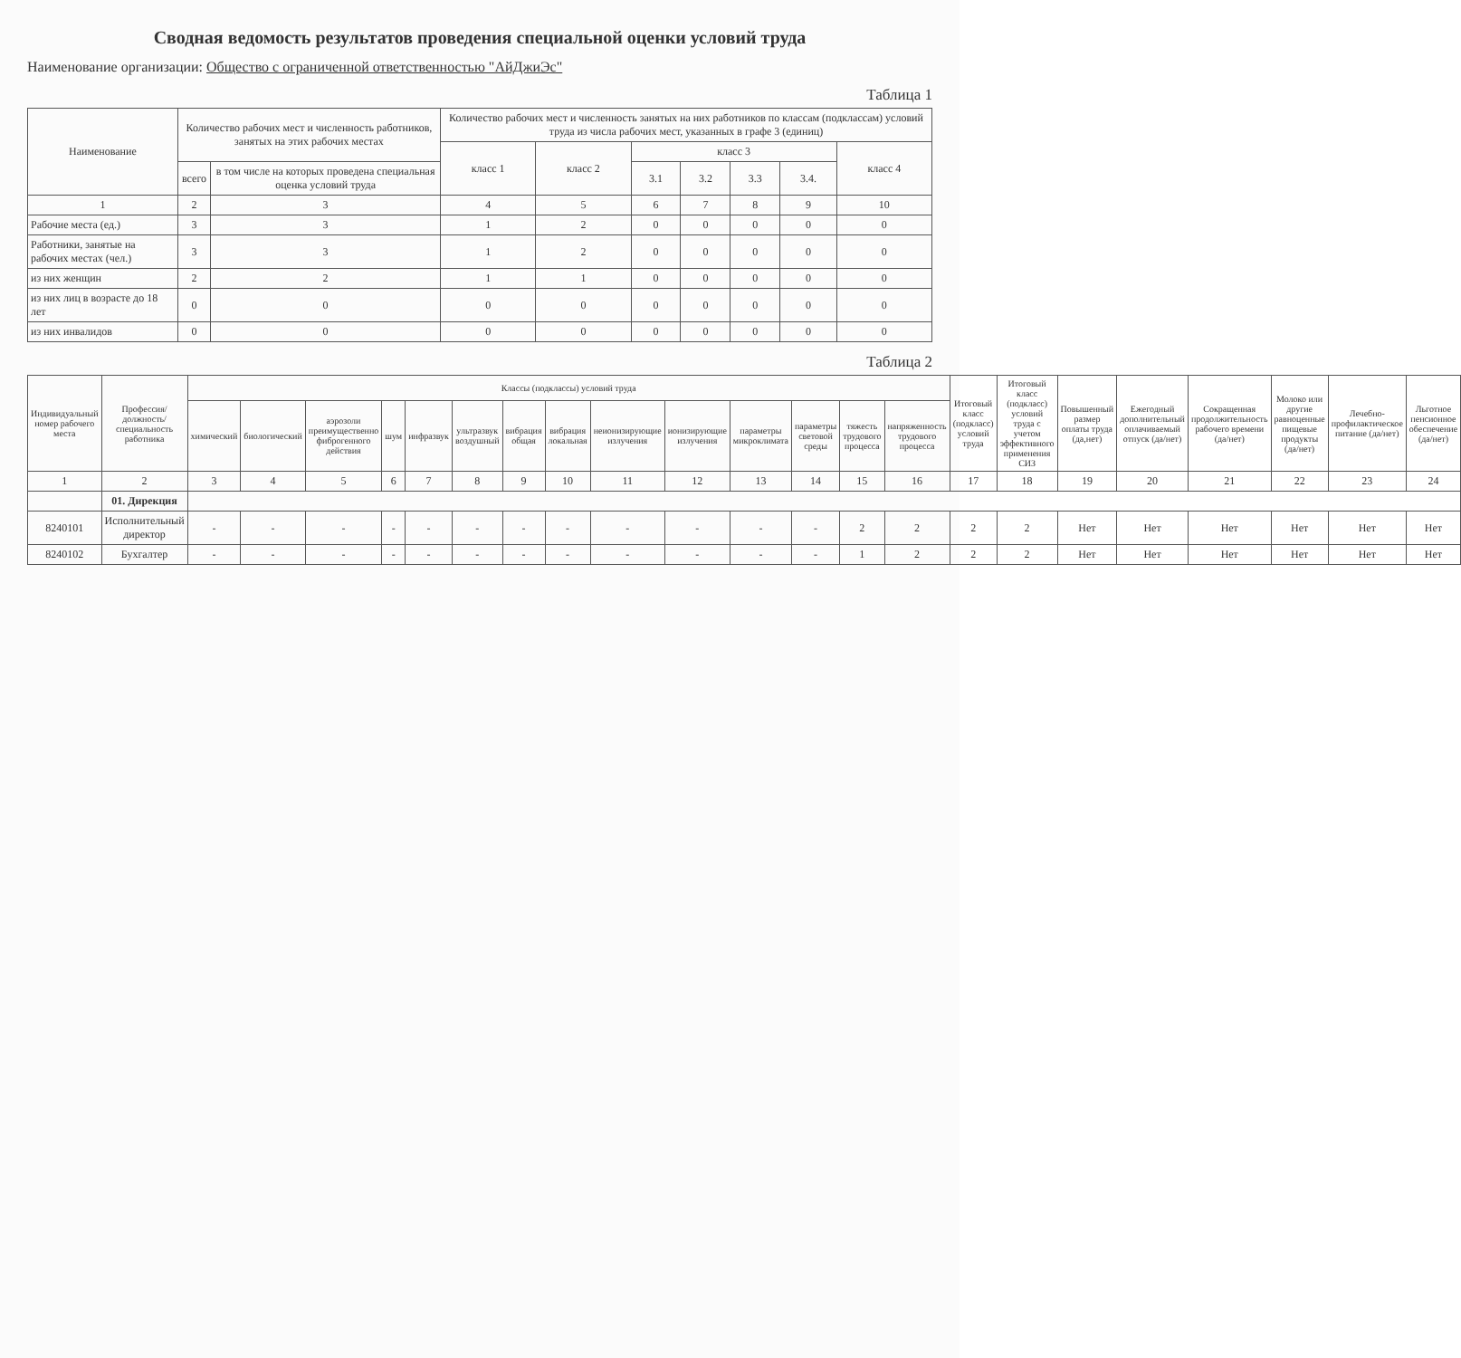Сводная ведомость результатов проведения специальной оценки условий труда
Наименование организации: Общество с ограниченной ответственностью "АйДжиЭс"
Таблица 1
| Наименование | Количество рабочих мест и численность работников, занятых на этих рабочих местах | | Количество рабочих мест и численность занятых на них работников по классам (подклассам) условий труда из числа рабочих мест, указанных в графе 3 (единиц) | | | | | | |
| --- | --- | --- | --- | --- | --- | --- | --- | --- | --- |
| | | | класс 1 | класс 2 | класс 3 | | | | класс 4 |
| | всего | в том числе на которых проведена специальная оценка условий труда | | | 3.1 | 3.2 | 3.3 | 3.4. | |
| 1 | 2 | 3 | 4 | 5 | 6 | 7 | 8 | 9 | 10 |
| Рабочие места (ед.) | 3 | 3 | 1 | 2 | 0 | 0 | 0 | 0 | 0 |
| Работники, занятые на рабочих местах (чел.) | 3 | 3 | 1 | 2 | 0 | 0 | 0 | 0 | 0 |
| из них женщин | 2 | 2 | 1 | 1 | 0 | 0 | 0 | 0 | 0 |
| из них лиц в возрасте до 18 лет | 0 | 0 | 0 | 0 | 0 | 0 | 0 | 0 | 0 |
| из них инвалидов | 0 | 0 | 0 | 0 | 0 | 0 | 0 | 0 | 0 |
Таблица 2
| Индивидуальный номер рабочего места | Профессия/ должность/ специальность работника | Классы (подклассы) условий труда | | | | | | | | | | | | | | Итоговый класс (подкласс) условий труда | Итоговый класс (подкласс) условий труда с учетом эффективного применения СИЗ | Повышенный размер оплаты труда (да,нет) | Ежегодный дополнительный оплачиваемый отпуск (да/нет) | Сокращенная продолжительность рабочего времени (да/нет) | Молоко или другие равноценные пищевые продукты (да/нет) | Лечебно-профилактическое питание (да/нет) | Льготное пенсионное обеспечение (да/нет) |
| --- | --- | --- | --- | --- | --- | --- | --- | --- | --- | --- | --- | --- | --- | --- | --- | --- | --- | --- | --- | --- | --- | --- | --- |
| | | химический | биологический | аэрозоли преимущественно фиброгенного действия | шум | инфразвук | ультразвук воздушный | вибрация общая | вибрация локальная | неионизирующие излучения | ионизирующие излучения | параметры микроклимата | параметры световой среды | тяжесть трудового процесса | напряженность трудового процесса | | | | | | | | |
| 1 | 2 | 3 | 4 | 5 | 6 | 7 | 8 | 9 | 10 | 11 | 12 | 13 | 14 | 15 | 16 | 17 | 18 | 19 | 20 | 21 | 22 | 23 | 24 |
| | 01. Дирекция | | | | | | | | | | | | | | | | | | | | | | |
| 8240101 | Исполнительный директор | - | - | - | - | - | - | - | - | - | - | - | - | 2 | 2 | 2 | 2 | Нет | Нет | Нет | Нет | Нет | Нет |
| 8240102 | Бухгалтер | - | - | - | - | - | - | - | - | - | - | - | - | 1 | 2 | 2 | 2 | Нет | Нет | Нет | Нет | Нет | Нет |